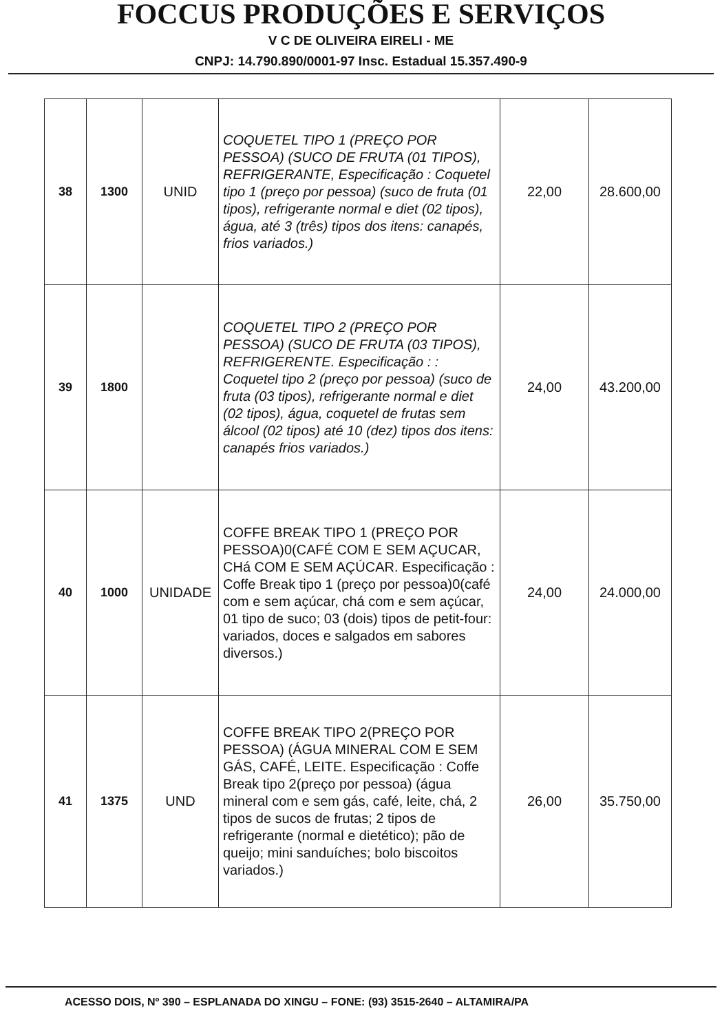FOCCUS PRODUÇÕES E SERVIÇOS
V C DE OLIVEIRA EIRELI - ME
CNPJ: 14.790.890/0001-97 Insc. Estadual 15.357.490-9
| 38 | 1300 | UNID | COQUETEL TIPO 1 (PREÇO POR PESSOA) (SUCO DE FRUTA (01 TIPOS), REFRIGERANTE, Especificação : Coquetel tipo 1 (preço por pessoa) (suco de fruta (01 tipos), refrigerante normal e diet (02 tipos), água, até 3 (três) tipos dos itens: canapés, frios variados.) | 22,00 | 28.600,00 |
| 39 | 1800 | | COQUETEL TIPO 2 (PREÇO POR PESSOA) (SUCO DE FRUTA (03 TIPOS), REFRIGERENTE. Especificação : : Coquetel tipo 2 (preço por pessoa) (suco de fruta (03 tipos), refrigerante normal e diet (02 tipos), água, coquetel de frutas sem álcool (02 tipos) até 10 (dez) tipos dos itens: canapés frios variados.) | 24,00 | 43.200,00 |
| 40 | 1000 | UNIDADE | COFFE BREAK TIPO 1 (PREÇO POR PESSOA)0(CAFÉ COM E SEM AÇUCAR, CHá COM E SEM AÇÚCAR. Especificação : Coffe Break tipo 1 (preço por pessoa)0(café com e sem açúcar, chá com e sem açúcar, 01 tipo de suco; 03 (dois) tipos de petit-four: variados, doces e salgados em sabores diversos.) | 24,00 | 24.000,00 |
| 41 | 1375 | UND | COFFE BREAK TIPO 2(PREÇO POR PESSOA) (ÁGUA MINERAL COM E SEM GÁS, CAFÉ, LEITE. Especificação : Coffe Break tipo 2(preço por pessoa) (água mineral com e sem gás, café, leite, chá, 2 tipos de sucos de frutas; 2 tipos de refrigerante (normal e dietético); pão de queijo; mini sanduíches; bolo biscoitos variados.) | 26,00 | 35.750,00 |
ACESSO DOIS, Nº 390 – ESPLANADA DO XINGU – FONE: (93) 3515-2640 – ALTAMIRA/PA